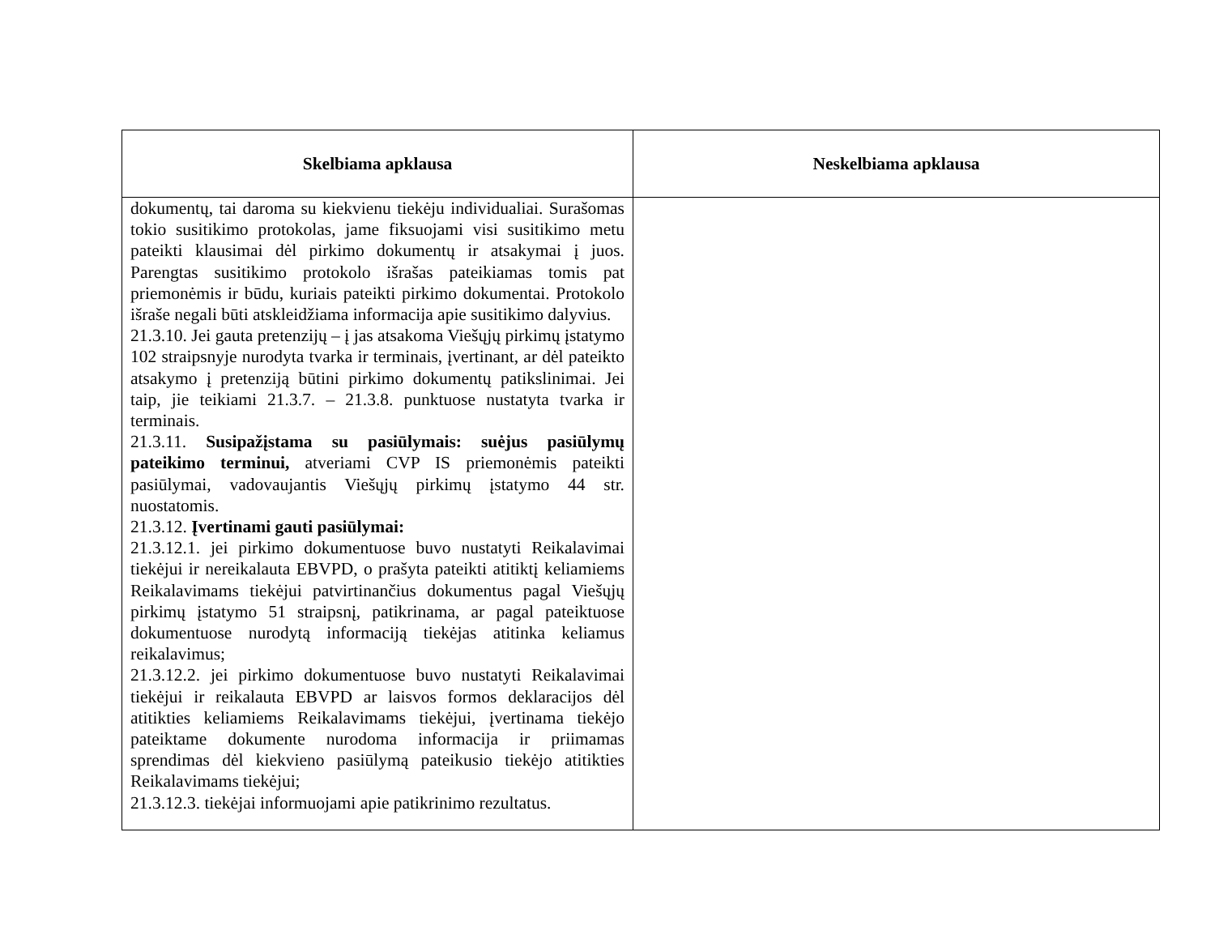| Skelbiama apklausa | Neskelbiama apklausa |
| --- | --- |
| dokumentų, tai daroma su kiekvienu tiekėju individualiai. Surašomas tokio susitikimo protokolas, jame fiksuojami visi susitikimo metu pateikti klausimai dėl pirkimo dokumentų ir atsakymai į juos. Parengtas susitikimo protokolo išrašas pateikiamas tomis pat priemonėmis ir būdu, kuriais pateikti pirkimo dokumentai. Protokolo išraše negali būti atskleidžiama informacija apie susitikimo dalyvius. 21.3.10. Jei gauta pretenzijų – į jas atsakoma Viešųjų pirkimų įstatymo 102 straipsnyje nurodyta tvarka ir terminais, įvertinant, ar dėl pateikto atsakymo į pretenziją būtini pirkimo dokumentų patikslinimai. Jei taip, jie teikiami 21.3.7. – 21.3.8. punktuose nustatyta tvarka ir terminais. 21.3.11. Susipažįstama su pasiūlymais: suėjus pasiūlymų pateikimo terminui, atveriami CVP IS priemonėmis pateikti pasiūlymai, vadovaujantis Viešųjų pirkimų įstatymo 44 str. nuostatomis. 21.3.12. Įvertinami gauti pasiūlymai: 21.3.12.1. jei pirkimo dokumentuose buvo nustatyti Reikalavimai tiekėjui ir nereikalauta EBVPD, o prašyta pateikti atitiktį keliamiems Reikalavimams tiekėjui patvirtinančius dokumentus pagal Viešųjų pirkimų įstatymo 51 straipsnį, patikrinama, ar pagal pateiktuose dokumentuose nurodytą informaciją tiekėjas atitinka keliamus reikalavimus; 21.3.12.2. jei pirkimo dokumentuose buvo nustatyti Reikalavimai tiekėjui ir reikalauta EBVPD ar laisvos formos deklaracijos dėl atitikties keliamiems Reikalavimams tiekėjui, įvertinama tiekėjo pateiktame dokumente nurodoma informacija ir priimamas sprendimas dėl kiekvieno pasiūlymą pateikusio tiekėjo atitikties Reikalavimams tiekėjui; 21.3.12.3. tiekėjai informuojami apie patikrinimo rezultatus. | |